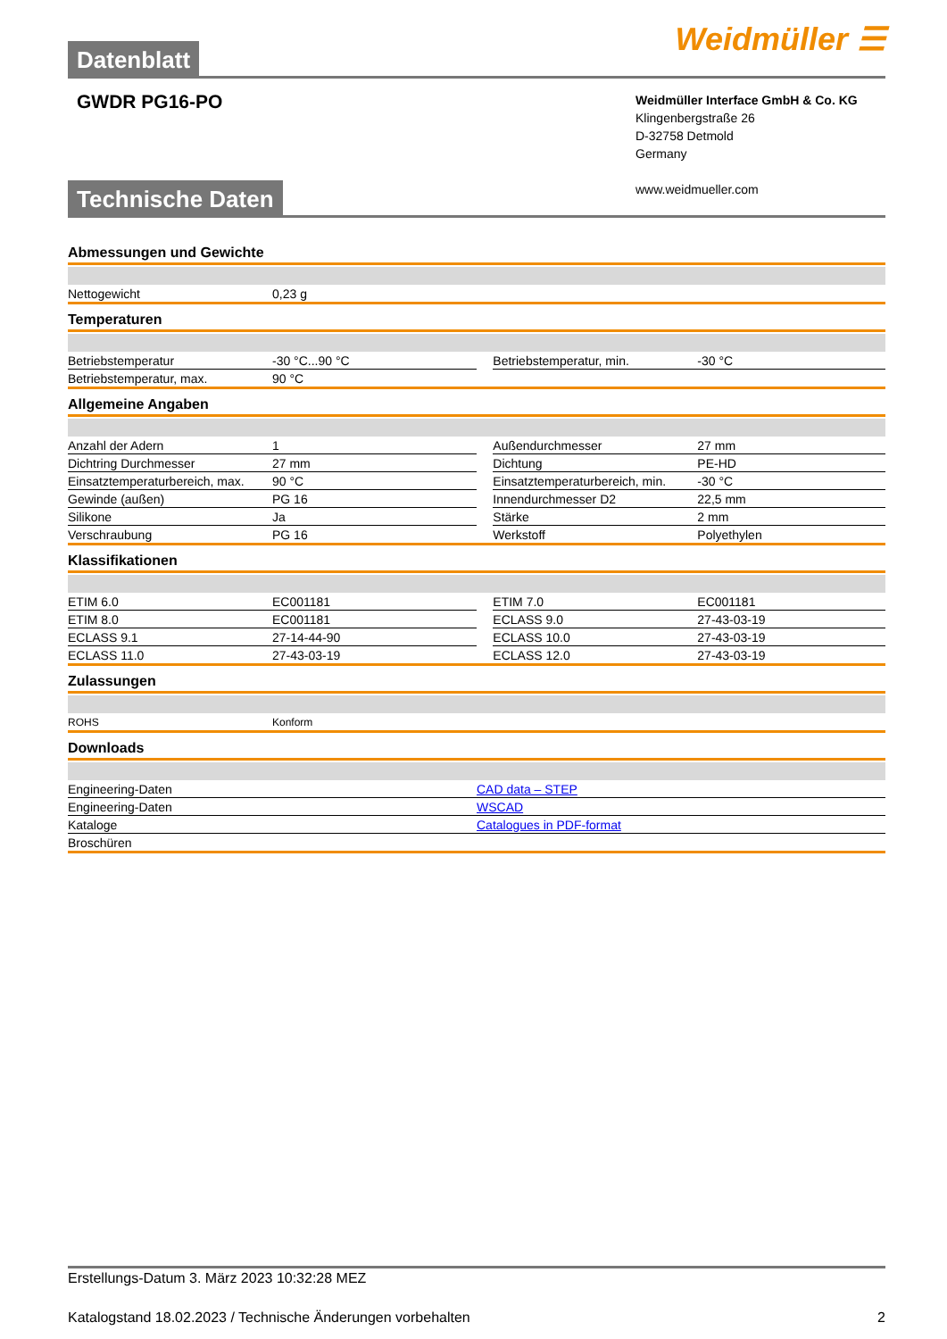Datenblatt
Weidmüller ☰
GWDR PG16-PO
Weidmüller Interface GmbH & Co. KG
Klingenbergstraße 26
D-32758 Detmold
Germany
www.weidmueller.com
Technische Daten
Abmessungen und Gewichte
| Nettogewicht | 0,23 g | | | |
Temperaturen
| Betriebstemperatur | -30 °C...90 °C | | Betriebstemperatur, min. | -30 °C |
| Betriebstemperatur, max. | 90 °C | | | |
Allgemeine Angaben
| Anzahl der Adern | 1 | | Außendurchmesser | 27 mm |
| Dichtring Durchmesser | 27 mm | | Dichtung | PE-HD |
| Einsatztemperaturbereich, max. | 90 °C | | Einsatztemperaturbereich, min. | -30 °C |
| Gewinde (außen) | PG 16 | | Innendurchmesser D2 | 22,5 mm |
| Silikone | Ja | | Stärke | 2 mm |
| Verschraubung | PG 16 | | Werkstoff | Polyethylen |
Klassifikationen
| ETIM 6.0 | EC001181 | | ETIM 7.0 | EC001181 |
| ETIM 8.0 | EC001181 | | ECLASS 9.0 | 27-43-03-19 |
| ECLASS 9.1 | 27-14-44-90 | | ECLASS 10.0 | 27-43-03-19 |
| ECLASS 11.0 | 27-43-03-19 | | ECLASS 12.0 | 27-43-03-19 |
Zulassungen
| ROHS | Konform | | | |
Downloads
| Engineering-Daten | CAD data – STEP |
| Engineering-Daten | WSCAD |
| Kataloge | Catalogues in PDF-format |
| Broschüren | |
Erstellungs-Datum 3. März 2023 10:32:28 MEZ
Katalogstand 18.02.2023 / Technische Änderungen vorbehalten 2